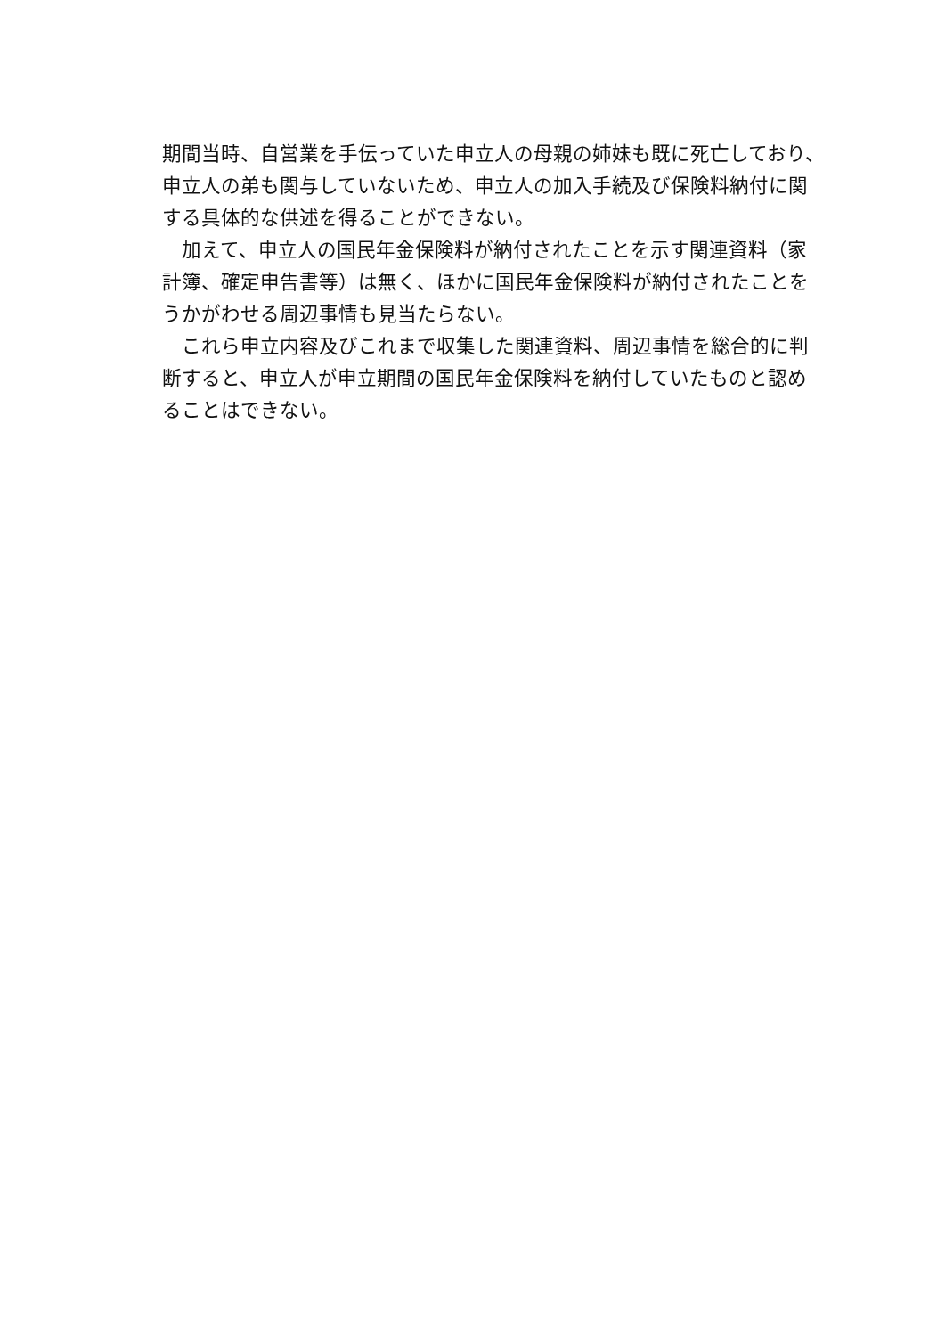期間当時、自営業を手伝っていた申立人の母親の姉妹も既に死亡しており、申立人の弟も関与していないため、申立人の加入手続及び保険料納付に関する具体的な供述を得ることができない。
　加えて、申立人の国民年金保険料が納付されたことを示す関連資料（家計簿、確定申告書等）は無く、ほかに国民年金保険料が納付されたことをうかがわせる周辺事情も見当たらない。
　これら申立内容及びこれまで収集した関連資料、周辺事情を総合的に判断すると、申立人が申立期間の国民年金保険料を納付していたものと認めることはできない。